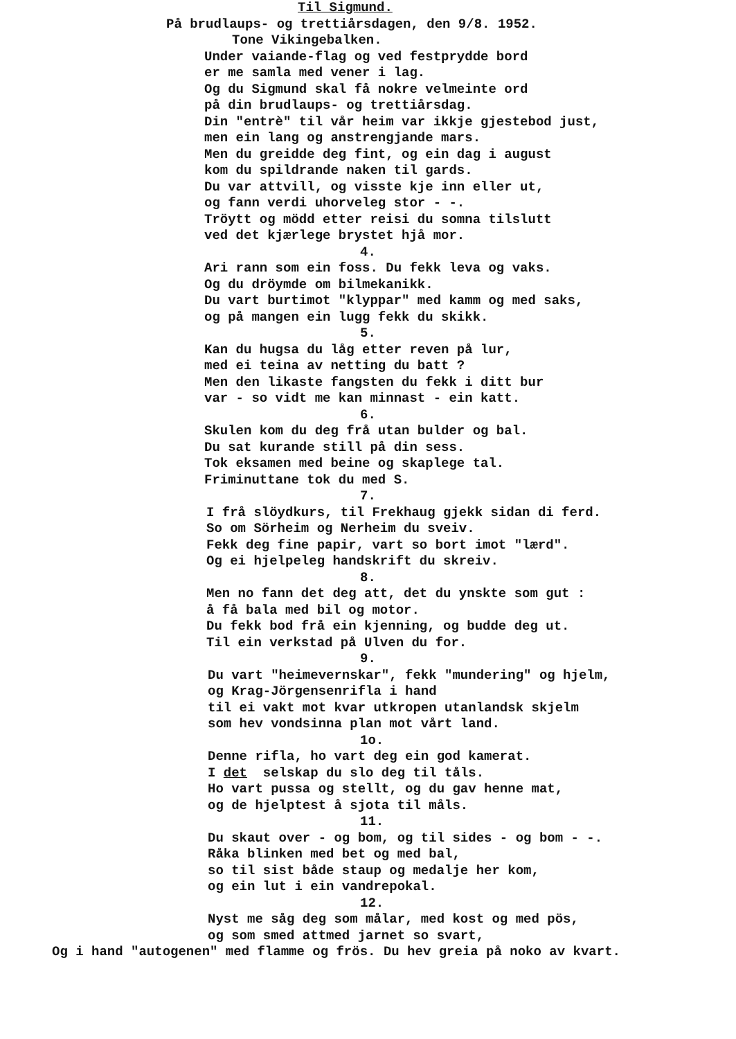Til Sigmund.
På brudlaups- og trettiårsdagen, den 9/8. 1952.
Tone Vikingebalken.
Under vaiande-flag og ved festprydde bord
er me samla med vener i lag.
Og du Sigmund skal få nokre velmeinte ord
på din brudlaups- og trettiårsdag.
Din "entrè" til vår heim var ikkje gjestebod just,
men ein lang og anstrengjande mars.
Men du greidde deg fint, og ein dag i august
kom du spildrande naken til gards.
Du var attvill, og visste kje inn eller ut,
og fann verdi uhorveleg stor - -.
Tröytt og mödd etter reisi du somna tilslutt
ved det kjærlege brystet hjå mor.
4.
Ari rann som ein foss. Du fekk leva og vaks.
Og du dröymde om bilmekanikk.
Du vart burtimot "klyppar" med kamm og med saks,
og på mangen ein lugg fekk du skikk.
5.
Kan du hugsa du låg etter reven på lur,
med ei teina av netting du batt ?
Men den likaste fangsten du fekk i ditt bur
var - so vidt me kan minnast - ein katt.
6.
Skulen kom du deg frå utan bulder og bal.
Du sat kurande still på din sess.
Tok eksamen med beine og skaplege tal.
Friminuttane tok du med S.
7.
I frå slöydkurs, til Frekhaug gjekk sidan di ferd.
So om Sörheim og Nerheim du sveiv.
Fekk deg fine papir, vart so bort imot "lærd".
Og ei hjelpeleg handskrift du skreiv.
8.
Men no fann det deg att, det du ynskte som gut :
å få bala med bil og motor.
Du fekk bod frå ein kjenning, og budde deg ut.
Til ein verkstad på Ulven du for.
9.
Du vart "heimevernskar", fekk "mundering" og hjelm,
og Krag-Jörgensenrifla i hand
til ei vakt mot kvar utkropen utanlandsk skjelm
som hev vondsinna plan mot vårt land.
1o.
Denne rifla, ho vart deg ein god kamerat.
I det selskap du slo deg til tåls.
Ho vart pussa og stellt, og du gav henne mat,
og de hjelptest å sjota til måls.
11.
Du skaut over - og bom, og til sides - og bom - -.
Råka blinken med bet og med bal,
so til sist både staup og medalje her kom,
og ein lut i ein vandrepokal.
12.
Nyst me såg deg som målar, med kost og med pös,
og som smed attmed jarnet so svart,
Og i hand "autogenen" med flamme og frös. Du hev greia på noko av kvart.